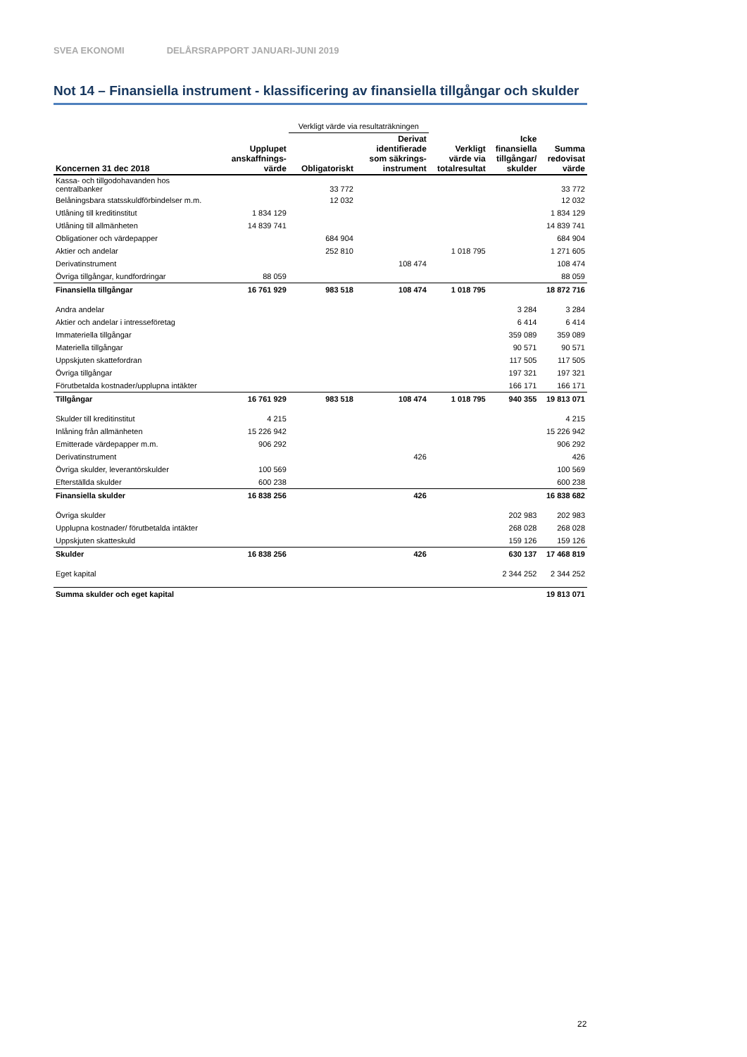SVEA EKONOMI DELÅRSRAPPORT JANUARI-JUNI 2019
Not 14 – Finansiella instrument - klassificering av finansiella tillgångar och skulder
| | | Verkligt värde via resultaträkningen | | | | |
| Koncernen 31 dec 2018 | Upplupet anskaffnings- värde | Obligatoriskt | Derivat identifierade som säkrings- instrument | Verkligt värde via totalresultat | Icke finansiella tillgångar/ skulder | Summa redovisat värde |
| Kassa- och tillgodohavanden hos centralbanker | | 33 772 | | | | 33 772 |
| Belåningsbara statsskuldförbindelser m.m. | | 12 032 | | | | 12 032 |
| Utlåning till kreditinstitut | 1 834 129 | | | | | 1 834 129 |
| Utlåning till allmänheten | 14 839 741 | | | | | 14 839 741 |
| Obligationer och värdepapper | | 684 904 | | | | 684 904 |
| Aktier och andelar | | 252 810 | | 1 018 795 | | 1 271 605 |
| Derivatinstrument | | | 108 474 | | | 108 474 |
| Övriga tillgångar, kundfordringar | 88 059 | | | | | 88 059 |
| Finansiella tillgångar | 16 761 929 | 983 518 | 108 474 | 1 018 795 | | 18 872 716 |
| Andra andelar | | | | | 3 284 | 3 284 |
| Aktier och andelar i intresseföretag | | | | | 6 414 | 6 414 |
| Immateriella tillgångar | | | | | 359 089 | 359 089 |
| Materiella tillgångar | | | | | 90 571 | 90 571 |
| Uppskjuten skattefordran | | | | | 117 505 | 117 505 |
| Övriga tillgångar | | | | | 197 321 | 197 321 |
| Förutbetalda kostnader/upplupna intäkter | | | | | 166 171 | 166 171 |
| Tillgångar | 16 761 929 | 983 518 | 108 474 | 1 018 795 | 940 355 | 19 813 071 |
| Skulder till kreditinstitut | 4 215 | | | | | 4 215 |
| Inlåning från allmänheten | 15 226 942 | | | | | 15 226 942 |
| Emitterade värdepapper m.m. | 906 292 | | | | | 906 292 |
| Derivatinstrument | | | 426 | | | 426 |
| Övriga skulder, leverantörskulder | 100 569 | | | | | 100 569 |
| Efterställda skulder | 600 238 | | | | | 600 238 |
| Finansiella skulder | 16 838 256 | | 426 | | | 16 838 682 |
| Övriga skulder | | | | | 202 983 | 202 983 |
| Upplupna kostnader/ förutbetalda intäkter | | | | | 268 028 | 268 028 |
| Uppskjuten skatteskuld | | | | | 159 126 | 159 126 |
| Skulder | 16 838 256 | | 426 | | 630 137 | 17 468 819 |
| Eget kapital | | | | | 2 344 252 | 2 344 252 |
| Summa skulder och eget kapital | | | | | | 19 813 071 |
22